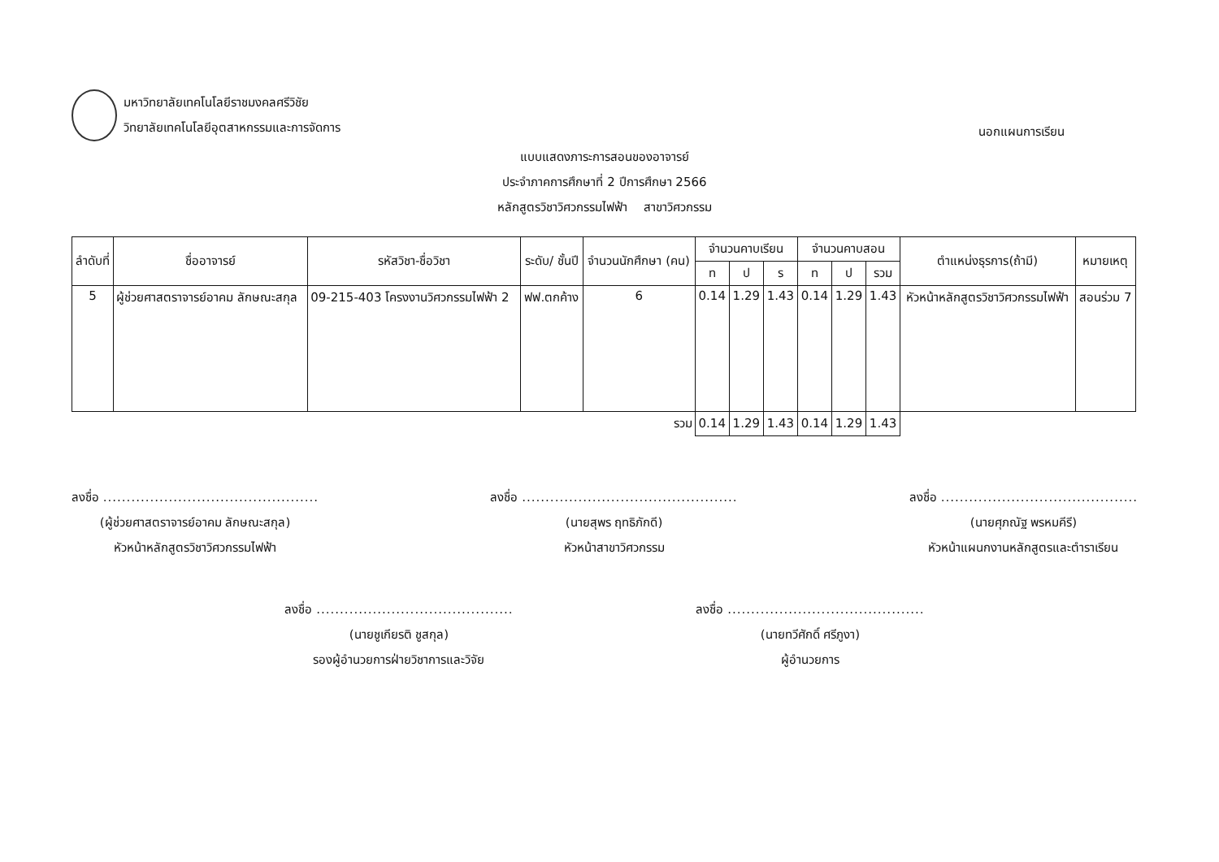มหาวิทยาลัยเทคโนโลยีราชมงคลศรีวิชัย
วิทยาลัยเทคโนโลยีอุตสาหกรรมและการจัดการ
นอกแผนการเรียน
แบบแสดงภาระการสอนของอาจารย์
ประจำภาคการศึกษาที่ 2 ปีการศึกษา 2566
หลักสูตรวิชาวิศวกรรมไฟฟ้า สาขาวิศวกรรม
| ลำดับที่ | ชื่ออาจารย์ | รหัสวิชา-ชื่อวิชา | ระดับ/ ชั้นปี | จำนวนนักศึกษา (คน) | จำนวนคาบเรียน | | | จำนวนคาบสอน | | | ตำแหน่งธุรการ(ถ้ามี) | หมายเหตุ |
| --- | --- | --- | --- | --- | --- | --- | --- | --- | --- | --- | --- | --- |
| | | | | | ท | ป | ร | ท | ป | รวม | | |
| 5 | ผู้ช่วยศาสตราจารย์อาคม ลักษณะสกุล | 09-215-403 โครงงานวิศวกรรมไฟฟ้า 2 | ฟฟ.ตกค้าง | 6 | 0.14 | 1.29 | 1.43 | 0.14 | 1.29 | 1.43 | หัวหน้าหลักสูตรวิชาวิศวกรรมไฟฟ้า | สอนร่วม 7 |
| รวม | | | | | 0.14 | 1.29 | 1.43 | 0.14 | 1.29 | 1.43 | | |
ลงชื่อ ..............................................
(ผู้ช่วยศาสตราจารย์อาคม ลักษณะสกุล)
หัวหน้าหลักสูตรวิชาวิศวกรรมไฟฟ้า
ลงชื่อ ..............................................
(นายสุพร ฤทธิภักดี)
หัวหน้าสาขาวิศวกรรม
ลงชื่อ ..........................................
(นายศุภณัฐ พรหมคีรี)
หัวหน้าแผนกงานหลักสูตรและตำราเรียน
ลงชื่อ ..........................................
(นายชูเกียรติ ชูสกุล)
รองผู้อำนวยการฝ่ายวิชาการและวิจัย
ลงชื่อ ..........................................
(นายทวีศักดิ์ ศรีภูงา)
ผู้อำนวยการ